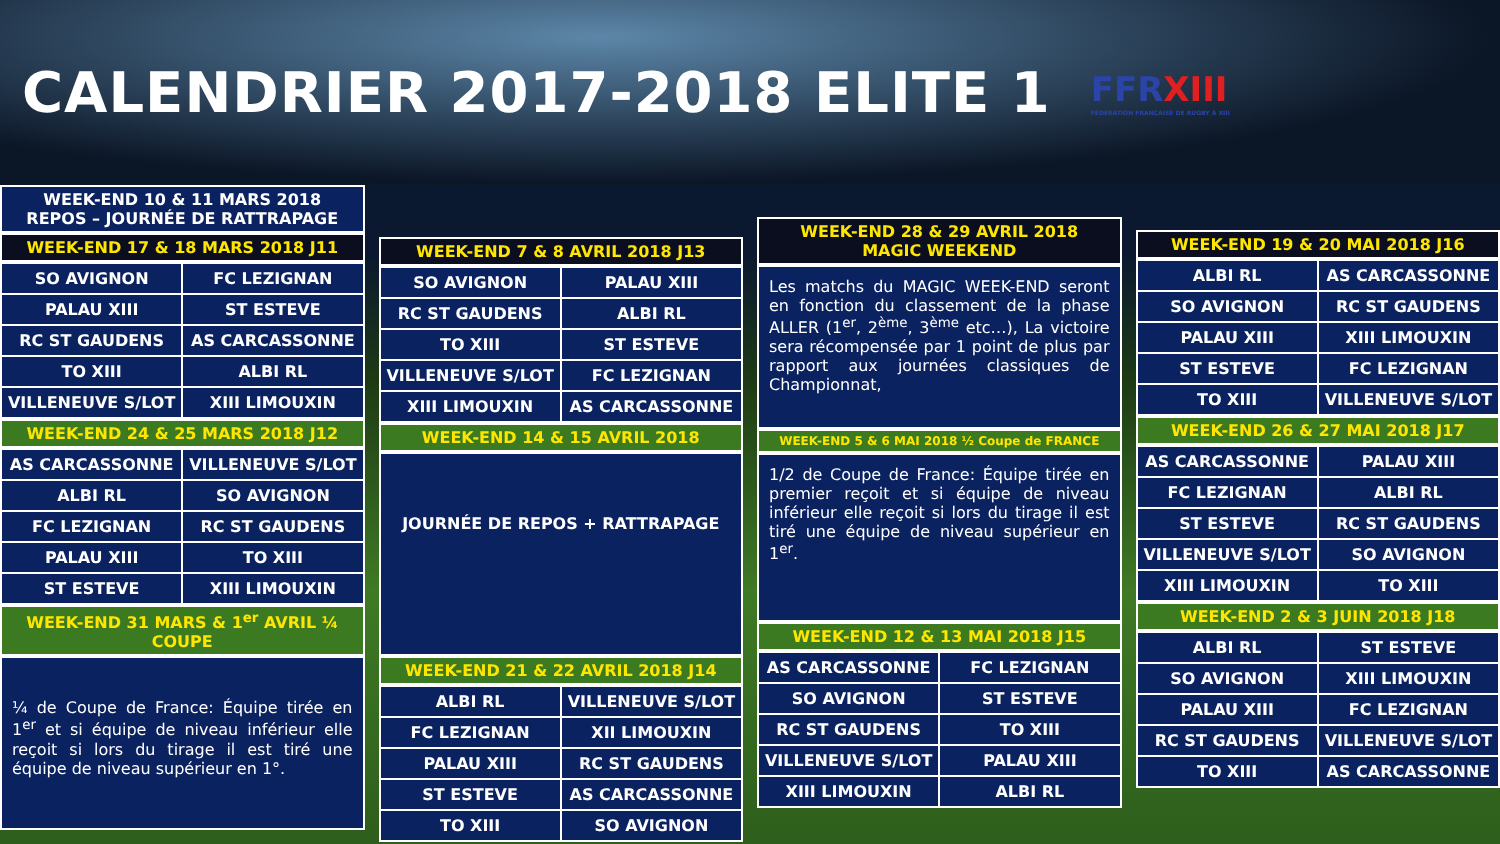CALENDRIER 2017-2018 ELITE 1
FFRXIII
FÉDÉRATION FRANÇAISE DE RUGBY À XIII
WEEK-END 10 & 11 MARS 2018
REPOS – JOURNÉE DE RATTRAPAGE
WEEK-END 17 & 18 MARS 2018 J11
| SO AVIGNON | FC LEZIGNAN |
| PALAU XIII | ST ESTEVE |
| RC ST GAUDENS | AS CARCASSONNE |
| TO XIII | ALBI RL |
| VILLENEUVE S/LOT | XIII LIMOUXIN |
WEEK-END 24 & 25 MARS 2018 J12
| AS CARCASSONNE | VILLENEUVE S/LOT |
| ALBI RL | SO AVIGNON |
| FC LEZIGNAN | RC ST GAUDENS |
| PALAU XIII | TO XIII |
| ST ESTEVE | XIII LIMOUXIN |
WEEK-END 31 MARS & 1<sup>er</sup> AVRIL ¼ COUPE
¼ de Coupe de France: Équipe tirée en 1<sup>er</sup> et si équipe de niveau inférieur elle reçoit si lors du tirage il est tiré une équipe de niveau supérieur en 1°.
WEEK-END 7 & 8 AVRIL 2018 J13
| SO AVIGNON | PALAU XIII |
| RC ST GAUDENS | ALBI RL |
| TO XIII | ST ESTEVE |
| VILLENEUVE S/LOT | FC LEZIGNAN |
| XIII LIMOUXIN | AS CARCASSONNE |
WEEK-END 14 & 15 AVRIL 2018
JOURNÉE DE REPOS + RATTRAPAGE
WEEK-END 21 & 22 AVRIL 2018 J14
| ALBI RL | VILLENEUVE S/LOT |
| FC LEZIGNAN | XII LIMOUXIN |
| PALAU XIII | RC ST GAUDENS |
| ST ESTEVE | AS CARCASSONNE |
| TO XIII | SO AVIGNON |
WEEK-END 28 & 29 AVRIL 2018
MAGIC WEEKEND
Les matchs du MAGIC WEEK-END seront en fonction du classement de la phase ALLER (1<sup>er</sup>, 2<sup>ème</sup>, 3<sup>ème</sup> etc…), La victoire sera récompensée par 1 point de plus par rapport aux journées classiques de Championnat,
WEEK-END 5 & 6 MAI 2018 ½ Coupe de FRANCE
1/2 de Coupe de France: Équipe tirée en premier reçoit et si équipe de niveau inférieur elle reçoit si lors du tirage il est tiré une équipe de niveau supérieur en 1<sup>er</sup>.
WEEK-END 12 & 13 MAI 2018 J15
| AS CARCASSONNE | FC LEZIGNAN |
| SO AVIGNON | ST ESTEVE |
| RC ST GAUDENS | TO XIII |
| VILLENEUVE S/LOT | PALAU XIII |
| XIII LIMOUXIN | ALBI RL |
WEEK-END 19 & 20 MAI 2018 J16
| ALBI RL | AS CARCASSONNE |
| SO AVIGNON | RC ST GAUDENS |
| PALAU XIII | XIII LIMOUXIN |
| ST ESTEVE | FC LEZIGNAN |
| TO XIII | VILLENEUVE S/LOT |
WEEK-END 26 & 27 MAI 2018 J17
| AS CARCASSONNE | PALAU XIII |
| FC LEZIGNAN | ALBI RL |
| ST ESTEVE | RC ST GAUDENS |
| VILLENEUVE S/LOT | SO AVIGNON |
| XIII LIMOUXIN | TO XIII |
WEEK-END 2 & 3 JUIN 2018 J18
| ALBI RL | ST ESTEVE |
| SO AVIGNON | XIII LIMOUXIN |
| PALAU XIII | FC LEZIGNAN |
| RC ST GAUDENS | VILLENEUVE S/LOT |
| TO XIII | AS CARCASSONNE |